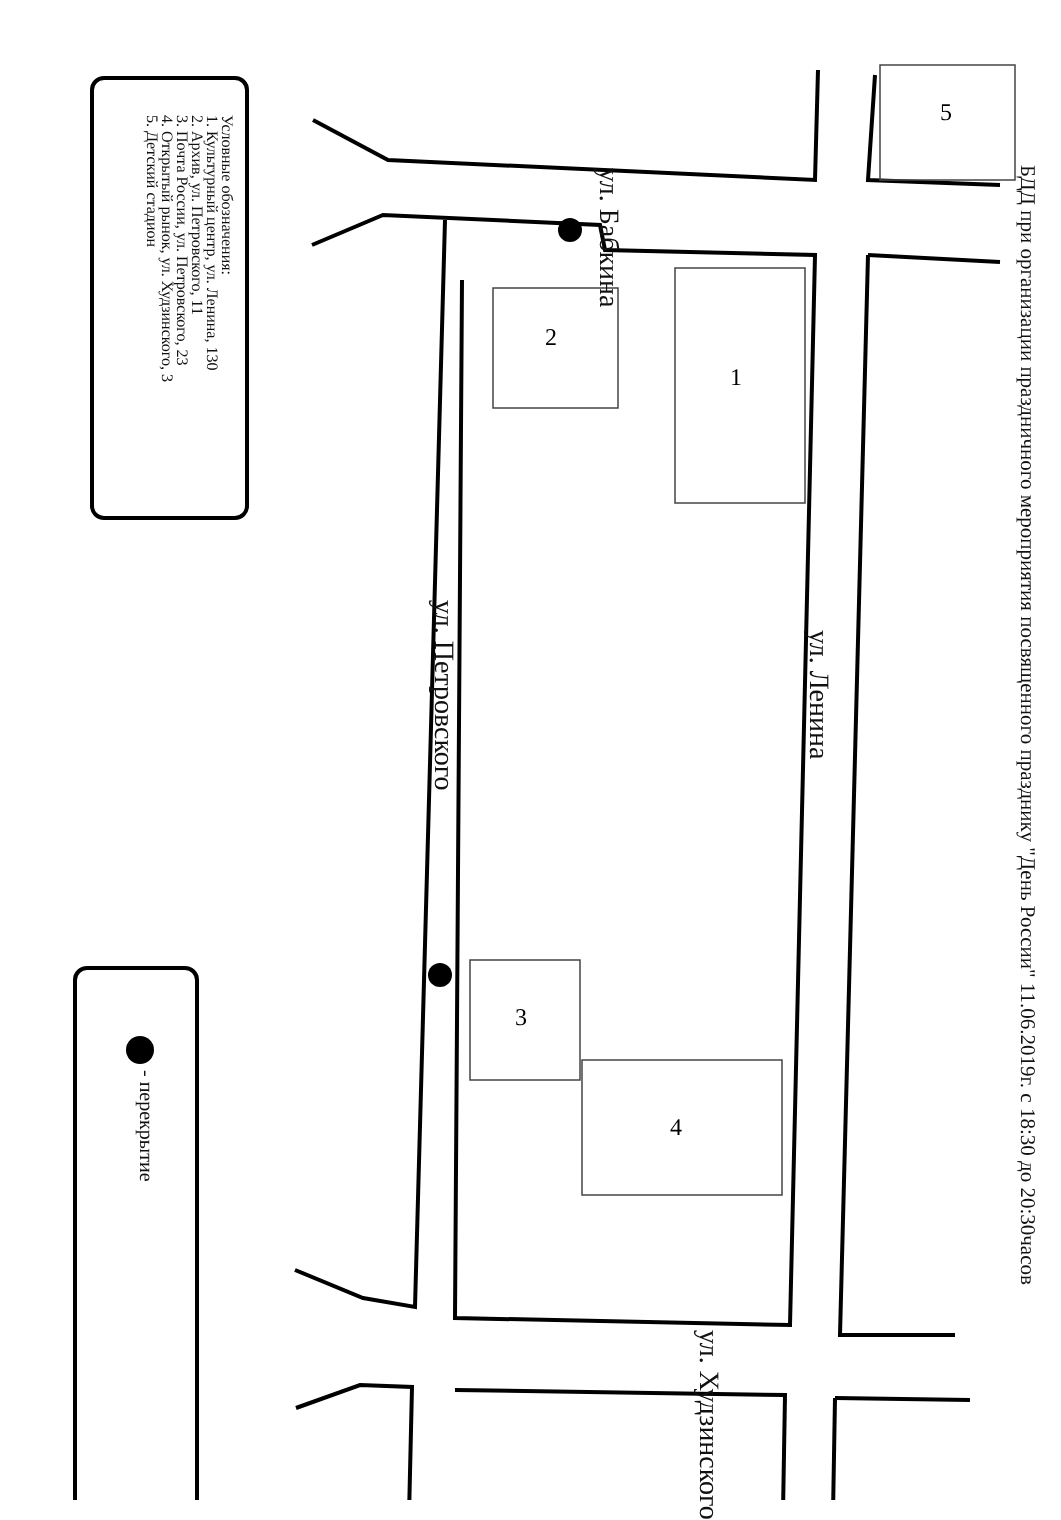БДД при организации праздничного мероприятия посвященного празднику "День России" 11.06.2019г. с 18:30 до 20:30часов
Условные обозначения:
1. Культурный центр, ул. Ленина, 130
2. Архив, ул. Петровского, 11
3. Почта России, ул. Петровского, 23
4. Открытый рынок, ул. Худзинского, 3
5. Детский стадион
5
1
2
3
4
ул. Бабкина
ул. Петровского
ул. Ленина
ул. Худзинского
- перекрытие